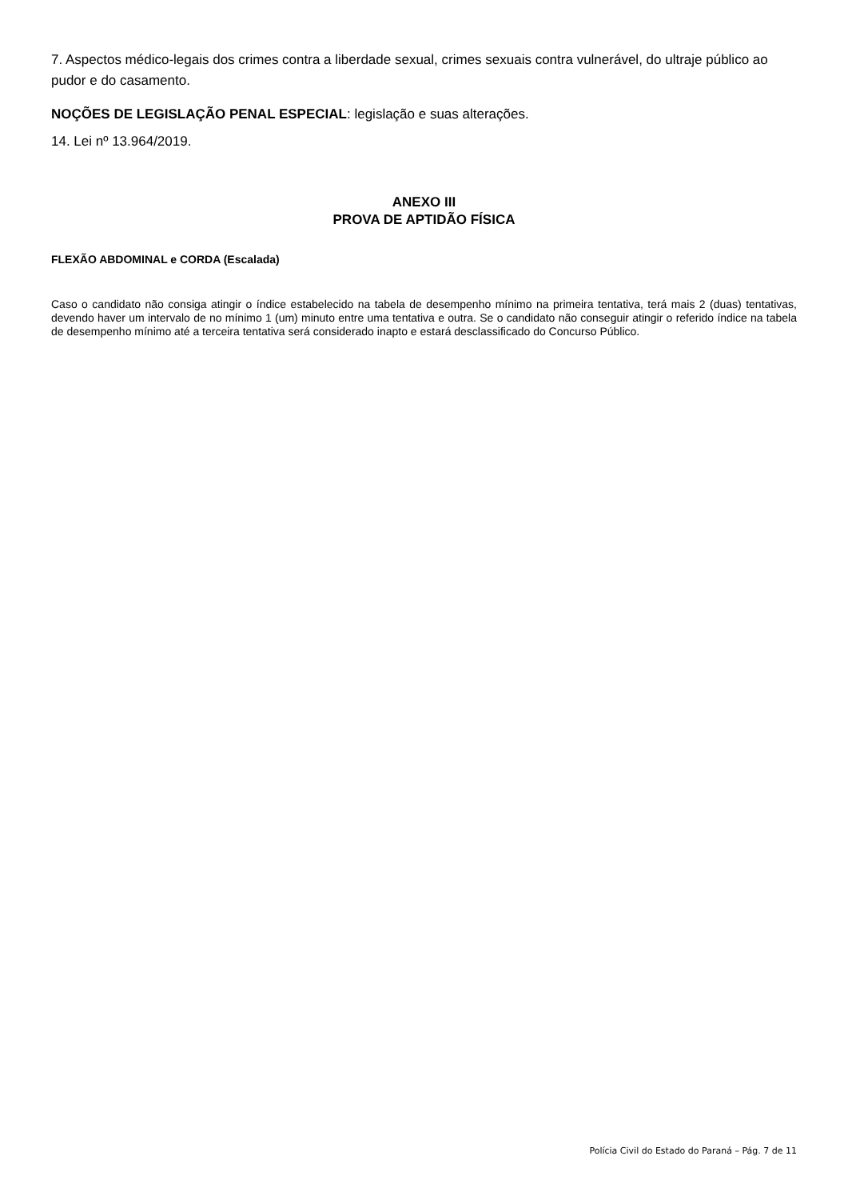7. Aspectos médico-legais dos crimes contra a liberdade sexual, crimes sexuais contra vulnerável, do ultraje público ao pudor e do casamento.
NOÇÕES DE LEGISLAÇÃO PENAL ESPECIAL: legislação e suas alterações.
14. Lei nº 13.964/2019.
ANEXO III
PROVA DE APTIDÃO FÍSICA
FLEXÃO ABDOMINAL e CORDA (Escalada)
Caso o candidato não consiga atingir o índice estabelecido na tabela de desempenho mínimo na primeira tentativa, terá mais 2 (duas) tentativas, devendo haver um intervalo de no mínimo 1 (um) minuto entre uma tentativa e outra. Se o candidato não conseguir atingir o referido índice na tabela de desempenho mínimo até a terceira tentativa será considerado inapto e estará desclassificado do Concurso Público.
Polícia Civil do Estado do Paraná – Pág. 7 de 11